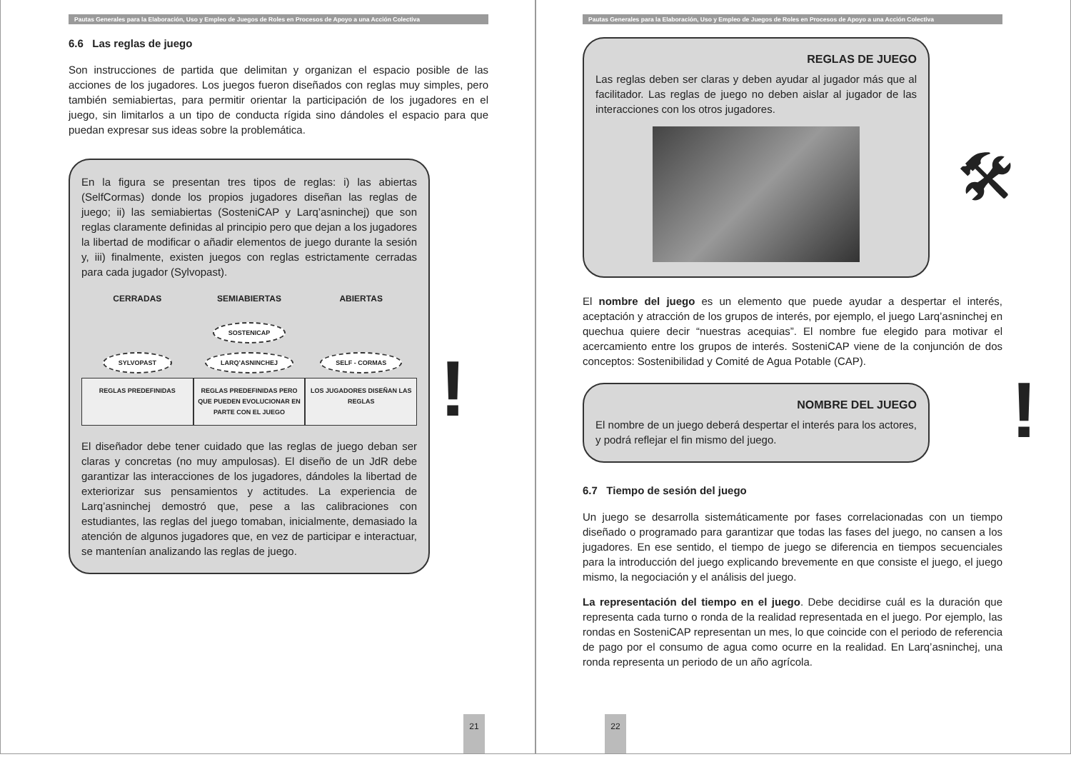Pautas Generales para la Elaboración, Uso y Empleo de Juegos de Roles en Procesos de Apoyo a una Acción Colectiva
6.6 Las reglas de juego
Son instrucciones de partida que delimitan y organizan el espacio posible de las acciones de los jugadores. Los juegos fueron diseñados con reglas muy simples, pero también semiabiertas, para permitir orientar la participación de los jugadores en el juego, sin limitarlos a un tipo de conducta rígida sino dándoles el espacio para que puedan expresar sus ideas sobre la problemática.
En la figura se presentan tres tipos de reglas: i) las abiertas (SelfCormas) donde los propios jugadores diseñan las reglas de juego; ii) las semiabiertas (SosteniCAP y Larq’asninchej) que son reglas claramente definidas al principio pero que dejan a los jugadores la libertad de modificar o añadir elementos de juego durante la sesión y, iii) finalmente, existen juegos con reglas estrictamente cerradas para cada jugador (Sylvopast).
CERRADAS SEMIABIERTAS ABIERTAS
SOSTENICAP
SYLVOPAST LARQ’ASNINCHEJ SELF - CORMAS
REGLAS PREDEFINIDAS REGLAS PREDEFINIDAS PERO QUE PUEDEN EVOLUCIONAR EN PARTE CON EL JUEGO
LOS JUGADORES DISEÑAN LAS REGLAS
El diseñador debe tener cuidado que las reglas de juego deban ser claras y concretas (no muy ampulosas). El diseño de un JdR debe garantizar las interacciones de los jugadores, dándoles la libertad de exteriorizar sus pensamientos y actitudes. La experiencia de Larq’asninchej demostró que, pese a las calibraciones con estudiantes, las reglas del juego tomaban, inicialmente, demasiado la atención de algunos jugadores que, en vez de participar e interactuar, se mantenían analizando las reglas de juego.
!
21
Pautas Generales para la Elaboración, Uso y Empleo de Juegos de Roles en Procesos de Apoyo a una Acción Colectiva
REGLAS DE JUEGO
Las reglas deben ser claras y deben ayudar al jugador más que al facilitador. Las reglas de juego no deben aislar al jugador de las interacciones con los otros jugadores.
El nombre del juego es un elemento que puede ayudar a despertar el interés, aceptación y atracción de los grupos de interés, por ejemplo, el juego Larq’asninchej en quechua quiere decir “nuestras acequias”. El nombre fue elegido para motivar el acercamiento entre los grupos de interés. SosteniCAP viene de la conjunción de dos conceptos: Sostenibilidad y Comité de Agua Potable (CAP).
NOMBRE DEL JUEGO
El nombre de un juego deberá despertar el interés para los actores, y podrá reflejar el fin mismo del juego.
6.7 Tiempo de sesión del juego
Un juego se desarrolla sistemáticamente por fases correlacionadas con un tiempo diseñado o programado para garantizar que todas las fases del juego, no cansen a los jugadores. En ese sentido, el tiempo de juego se diferencia en tiempos secuenciales para la introducción del juego explicando brevemente en que consiste el juego, el juego mismo, la negociación y el análisis del juego.
La representación del tiempo en el juego. Debe decidirse cuál es la duración que representa cada turno o ronda de la realidad representada en el juego. Por ejemplo, las rondas en SosteniCAP representan un mes, lo que coincide con el periodo de referencia de pago por el consumo de agua como ocurre en la realidad. En Larq’asninchej, una ronda representa un periodo de un año agrícola.
🛠
!
22